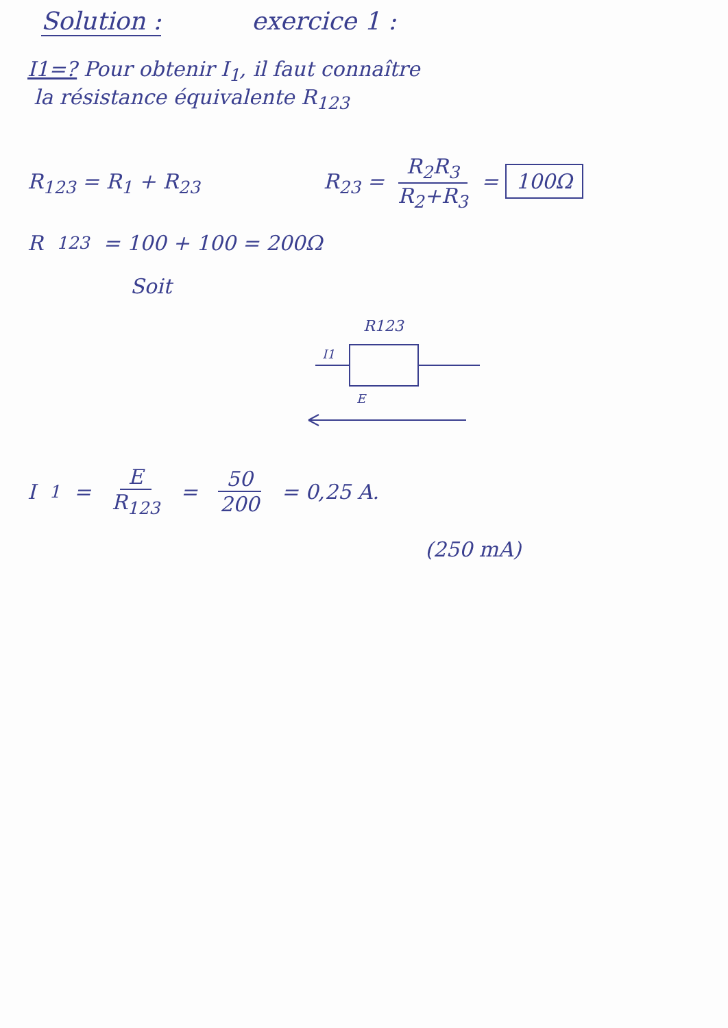Solution : exercice 1 :
I1=? Pour obtenir I<sub>1</sub>, il faut connaître
la résistance équivalente R<sub>123</sub>
R<sub>123</sub> = R<sub>1</sub> + R<sub>23</sub> R<sub>23</sub> = R<sub>2</sub>R<sub>3</sub> R<sub>2</sub>+R<sub>3</sub> = 100Ω
R<sub>123</sub> = 100 + 100 = 200Ω
Soit
R123
I1
E
I<sub>1</sub> = E R<sub>123</sub> = 50 200 = 0,25 A.
(250 mA)